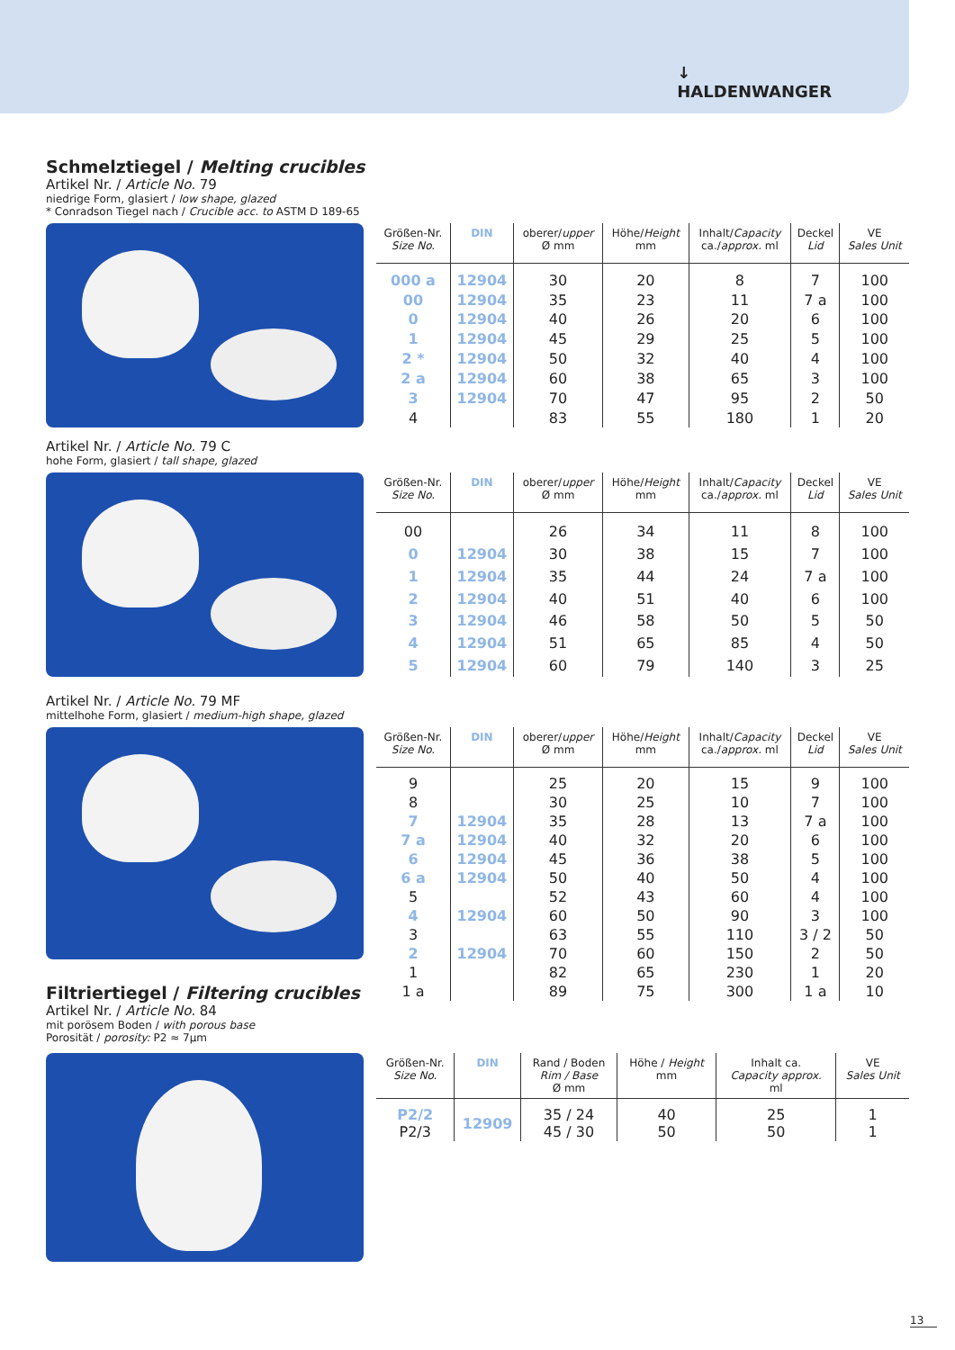↓
HALDENWANGER
Schmelztiegel / Melting crucibles
Artikel Nr. / Article No. 79
niedrige Form, glasiert / low shape, glazed
* Conradson Tiegel nach / Crucible acc. to ASTM D 189-65
| Größen-Nr. Size No. | DIN | oberer/ upper Ø mm | Höhe/ Height mm | Inhalt/ Capacity ca./ approx. ml | Deckel Lid | VE Sales Unit |
| --- | --- | --- | --- | --- | --- | --- |
| 000 a | 12904 | 30 | 20 | 8 | 7 | 100 |
| 00 | 12904 | 35 | 23 | 11 | 7 a | 100 |
| 0 | 12904 | 40 | 26 | 20 | 6 | 100 |
| 1 | 12904 | 45 | 29 | 25 | 5 | 100 |
| 2 * | 12904 | 50 | 32 | 40 | 4 | 100 |
| 2 a | 12904 | 60 | 38 | 65 | 3 | 100 |
| 3 | 12904 | 70 | 47 | 95 | 2 | 50 |
| 4 | | 83 | 55 | 180 | 1 | 20 |
Artikel Nr. / Article No. 79 C
hohe Form, glasiert / tall shape, glazed
| Größen-Nr. Size No. | DIN | oberer/ upper Ø mm | Höhe/ Height mm | Inhalt/ Capacity ca./ approx. ml | Deckel Lid | VE Sales Unit |
| --- | --- | --- | --- | --- | --- | --- |
| 00 | | 26 | 34 | 11 | 8 | 100 |
| 0 | 12904 | 30 | 38 | 15 | 7 | 100 |
| 1 | 12904 | 35 | 44 | 24 | 7 a | 100 |
| 2 | 12904 | 40 | 51 | 40 | 6 | 100 |
| 3 | 12904 | 46 | 58 | 50 | 5 | 50 |
| 4 | 12904 | 51 | 65 | 85 | 4 | 50 |
| 5 | 12904 | 60 | 79 | 140 | 3 | 25 |
Artikel Nr. / Article No. 79 MF
mittelhohe Form, glasiert / medium-high shape, glazed
Filtriertiegel / Filtering crucibles
Artikel Nr. / Article No. 84
mit porösem Boden / with porous base
Porosität / porosity: P2 ≈ 7µm
| Größen-Nr. Size No. | DIN | oberer/ upper Ø mm | Höhe/ Height mm | Inhalt/ Capacity ca./ approx. ml | Deckel Lid | VE Sales Unit |
| --- | --- | --- | --- | --- | --- | --- |
| 9 | | 25 | 20 | 15 | 9 | 100 |
| 8 | | 30 | 25 | 10 | 7 | 100 |
| 7 | 12904 | 35 | 28 | 13 | 7 a | 100 |
| 7 a | 12904 | 40 | 32 | 20 | 6 | 100 |
| 6 | 12904 | 45 | 36 | 38 | 5 | 100 |
| 6 a | 12904 | 50 | 40 | 50 | 4 | 100 |
| 5 | | 52 | 43 | 60 | 4 | 100 |
| 4 | 12904 | 60 | 50 | 90 | 3 | 100 |
| 3 | | 63 | 55 | 110 | 3 / 2 | 50 |
| 2 | 12904 | 70 | 60 | 150 | 2 | 50 |
| 1 | | 82 | 65 | 230 | 1 | 20 |
| 1 a | | 89 | 75 | 300 | 1 a | 10 |
| Größen-Nr. Size No. | DIN | Rand / Boden Rim / Base Ø mm | Höhe / Height mm | Inhalt ca. Capacity approx. ml | VE Sales Unit |
| --- | --- | --- | --- | --- | --- |
| P2/2 P2/3 | 12909 | 35 / 24 45 / 30 | 40 50 | 25 50 | 1 1 |
13